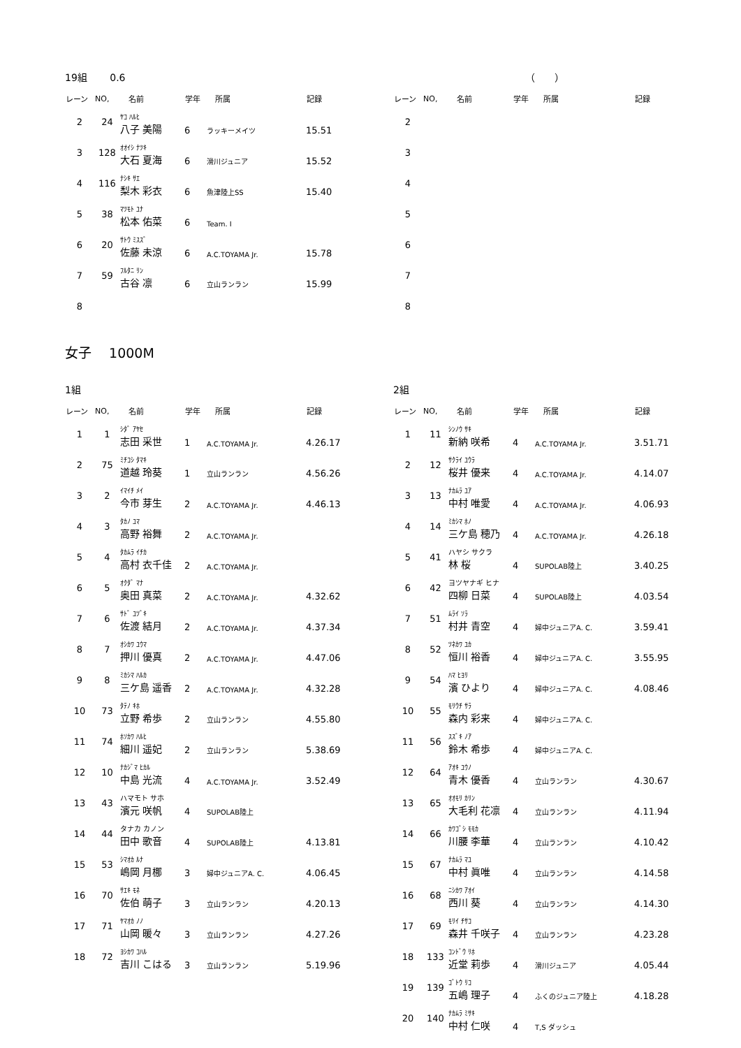19組　　 0.6
| レーン | NO, | 名前 | 学年 | 所属 | 記録 |
| --- | --- | --- | --- | --- | --- |
| 2 | 24 | ﾔｺ ﾊﾙﾋ 八子 美陽 | 6 | ラッキーメイツ | 15.51 |
| 3 | 128 | ｵｵｲｼ ﾅﾂｷ 大石 夏海 | 6 | 滑川ジュニア | 15.52 |
| 4 | 116 | ﾅｼｷ ｻｴ 梨木 彩衣 | 6 | 魚津陸上SS | 15.40 |
| 5 | 38 | ﾏﾂﾓﾄ ﾕﾅ 松本 佑菜 | 6 | Team. I | |
| 6 | 20 | ｻﾄｳ ﾐｽｽﾞ 佐藤 未涼 | 6 | A.C.TOYAMA Jr. | 15.78 |
| 7 | 59 | ﾌﾙﾀﾆ ﾘﾝ 古谷 凛 | 6 | 立山ランラン | 15.99 |
| 8 | | | | | |
　　　　　　　　　　　　　　（　　）
| レーン | NO, | 名前 | 学年 | 所属 | 記録 |
| --- | --- | --- | --- | --- | --- |
| 2 | | | | | |
| 3 | | | | | |
| 4 | | | | | |
| 5 | | | | | |
| 6 | | | | | |
| 7 | | | | | |
| 8 | | | | | |
女子　 1000M
1組
| レーン | NO, | 名前 | 学年 | 所属 | 記録 |
| --- | --- | --- | --- | --- | --- |
| 1 | 1 | ｼﾀﾞ ｱﾔｾ 志田 采世 | 1 | A.C.TOYAMA Jr. | 4.26.17 |
| 2 | 75 | ﾐﾁｺｼ ﾀﾏｷ 道越 玲葵 | 1 | 立山ランラン | 4.56.26 |
| 3 | 2 | ｲﾏｲﾁ ﾒｲ 今市 芽生 | 2 | A.C.TOYAMA Jr. | 4.46.13 |
| 4 | 3 | ﾀｶﾉ ﾕﾏ 高野 裕舞 | 2 | A.C.TOYAMA Jr. | |
| 5 | 4 | ﾀｶﾑﾗ ｲﾁｶ 高村 衣千佳 | 2 | A.C.TOYAMA Jr. | |
| 6 | 5 | ｵｸﾀﾞ ﾏﾅ 奥田 真菜 | 2 | A.C.TOYAMA Jr. | 4.32.62 |
| 7 | 6 | ｻﾄﾞ ﾕﾂﾞｷ 佐渡 結月 | 2 | A.C.TOYAMA Jr. | 4.37.34 |
| 8 | 7 | ｵｼｶﾜ ﾕｳﾏ 押川 優真 | 2 | A.C.TOYAMA Jr. | 4.47.06 |
| 9 | 8 | ﾐｶｼﾏ ﾊﾙｶ 三ケ島 遥香 | 2 | A.C.TOYAMA Jr. | 4.32.28 |
| 10 | 73 | ﾀﾃﾉ ｷﾎ 立野 希歩 | 2 | 立山ランラン | 4.55.80 |
| 11 | 74 | ﾎｿｶﾜ ﾊﾙﾋ 細川 遥妃 | 2 | 立山ランラン | 5.38.69 |
| 12 | 10 | ﾅｶｼﾞﾏ ﾋｶﾙ 中島 光流 | 4 | A.C.TOYAMA Jr. | 3.52.49 |
| 13 | 43 | ハマモト サホ 濱元 咲帆 | 4 | SUPOLAB陸上 | |
| 14 | 44 | タナカ カノン 田中 歌音 | 4 | SUPOLAB陸上 | 4.13.81 |
| 15 | 53 | ｼﾏｵｶ ﾙﾅ 嶋岡 月梛 | 3 | 婦中ジュニアA. C. | 4.06.45 |
| 16 | 70 | ｻｴｷ ﾓﾈ 佐伯 萌子 | 3 | 立山ランラン | 4.20.13 |
| 17 | 71 | ﾔﾏｵｶ ﾉﾉ 山岡 暖々 | 3 | 立山ランラン | 4.27.26 |
| 18 | 72 | ﾖｼｶﾜ ｺﾊﾙ 吉川 こはる | 3 | 立山ランラン | 5.19.96 |
2組
| レーン | NO, | 名前 | 学年 | 所属 | 記録 |
| --- | --- | --- | --- | --- | --- |
| 1 | 11 | ｼﾝﾉｳ ｻｷ 新納 咲希 | 4 | A.C.TOYAMA Jr. | 3.51.71 |
| 2 | 12 | ｻｸﾗｲ ﾕｳﾗ 桜井 優来 | 4 | A.C.TOYAMA Jr. | 4.14.07 |
| 3 | 13 | ﾅｶﾑﾗ ﾕｱ 中村 唯愛 | 4 | A.C.TOYAMA Jr. | 4.06.93 |
| 4 | 14 | ﾐｶｼﾏ ﾎﾉ 三ケ島 穂乃 | 4 | A.C.TOYAMA Jr. | 4.26.18 |
| 5 | 41 | ハヤシ サクラ 林 桜 | 4 | SUPOLAB陸上 | 3.40.25 |
| 6 | 42 | ヨツヤナギ ヒナ 四柳 日菜 | 4 | SUPOLAB陸上 | 4.03.54 |
| 7 | 51 | ﾑﾗｲ ｿﾗ 村井 青空 | 4 | 婦中ジュニアA. C. | 3.59.41 |
| 8 | 52 | ﾂﾈｶﾜ ﾕｶ 恒川 裕香 | 4 | 婦中ジュニアA. C. | 3.55.95 |
| 9 | 54 | ﾊﾏ ﾋﾖﾘ 濱 ひより | 4 | 婦中ジュニアA. C. | 4.08.46 |
| 10 | 55 | ﾓﾘｳﾁ ｻﾗ 森内 彩来 | 4 | 婦中ジュニアA. C. | |
| 11 | 56 | ｽｽﾞｷ ﾉｱ 鈴木 希歩 | 4 | 婦中ジュニアA. C. | |
| 12 | 64 | ｱｵｷ ﾕｳﾉ 青木 優香 | 4 | 立山ランラン | 4.30.67 |
| 13 | 65 | ｵｵﾓﾘ ｶﾘﾝ 大毛利 花凛 | 4 | 立山ランラン | 4.11.94 |
| 14 | 66 | ｶﾜｺﾞｼ ﾓﾓｶ 川腰 李華 | 4 | 立山ランラン | 4.10.42 |
| 15 | 67 | ﾅｶﾑﾗ ﾏﾕ 中村 眞唯 | 4 | 立山ランラン | 4.14.58 |
| 16 | 68 | ﾆｼｶﾜ ｱｵｲ 西川 葵 | 4 | 立山ランラン | 4.14.30 |
| 17 | 69 | ﾓﾘｲ ﾁｻｺ 森井 千咲子 | 4 | 立山ランラン | 4.23.28 |
| 18 | 133 | ｺﾝﾄﾞｳ ﾘﾎ 近堂 莉歩 | 4 | 滑川ジュニア | 4.05.44 |
| 19 | 139 | ｺﾞﾄｳ ﾘｺ 五嶋 理子 | 4 | ふくのジュニア陸上 | 4.18.28 |
| 20 | 140 | ﾅｶﾑﾗ ﾐｻｷ 中村 仁咲 | 4 | T,S ダッシュ | |